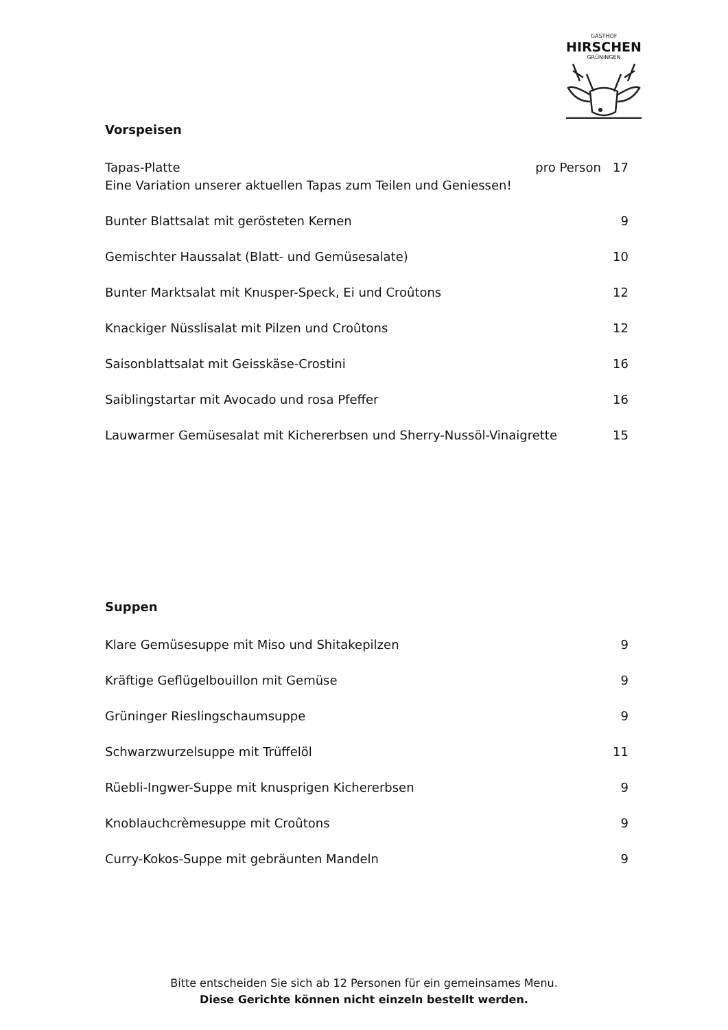GASTHOF
HIRSCHEN
GRÜNINGEN
Vorspeisen
Tapas-Platte
Eine Variation unserer aktuellen Tapas zum Teilen und Geniessen!
pro Person 17
Bunter Blattsalat mit gerösteten Kernen
9
Gemischter Haussalat (Blatt- und Gemüsesalate)
10
Bunter Marktsalat mit Knusper-Speck, Ei und Croûtons
12
Knackiger Nüsslisalat mit Pilzen und Croûtons
12
Saisonblattsalat mit Geisskäse-Crostini
16
Saiblingstartar mit Avocado und rosa Pfeffer
16
Lauwarmer Gemüsesalat mit Kichererbsen und Sherry-Nussöl-Vinaigrette
15
Suppen
Klare Gemüsesuppe mit Miso und Shitakepilzen
9
Kräftige Geflügelbouillon mit Gemüse
9
Grüninger Rieslingschaumsuppe 9
Schwarzwurzelsuppe mit Trüffelöl
11
Rüebli-Ingwer-Suppe mit knusprigen Kichererbsen
9
Knoblauchcrèmesuppe mit Croûtons
9
Curry-Kokos-Suppe mit gebräunten Mandeln
9
Bitte entscheiden Sie sich ab 12 Personen für ein gemeinsames Menu.
Diese Gerichte können nicht einzeln bestellt werden.